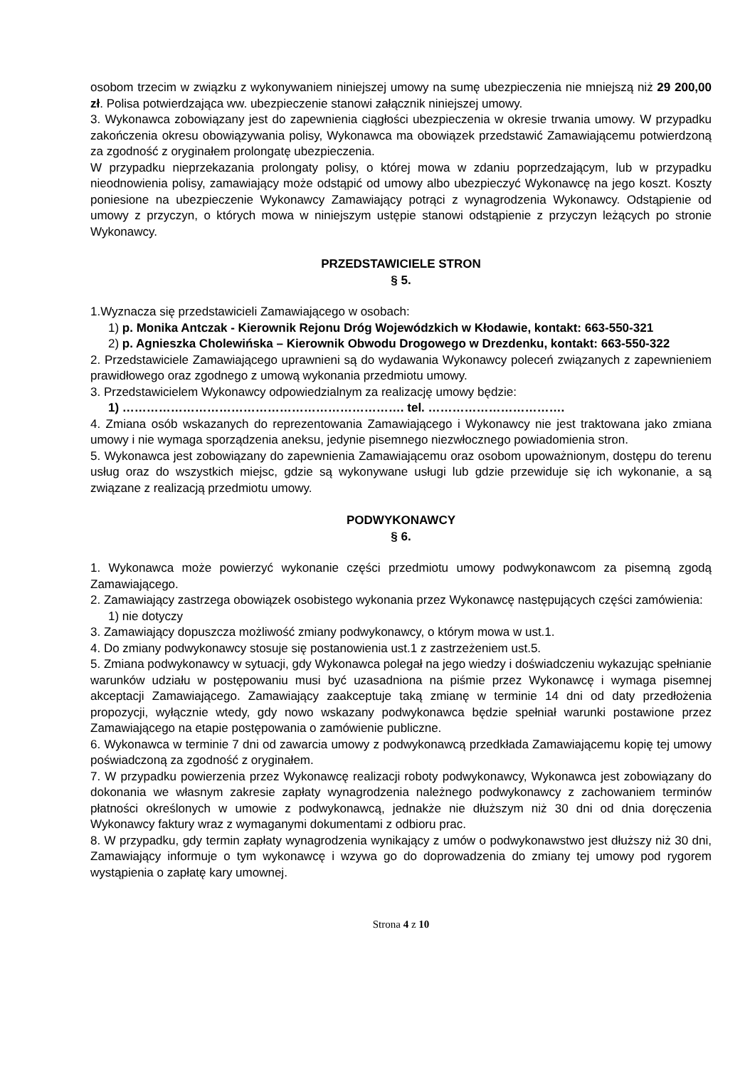osobom trzecim w związku z wykonywaniem niniejszej umowy na sumę ubezpieczenia nie mniejszą niż 29 200,00 zł. Polisa potwierdzająca ww. ubezpieczenie stanowi załącznik niniejszej umowy.
3. Wykonawca zobowiązany jest do zapewnienia ciągłości ubezpieczenia w okresie trwania umowy. W przypadku zakończenia okresu obowiązywania polisy, Wykonawca ma obowiązek przedstawić Zamawiającemu potwierdzoną za zgodność z oryginałem prolongatę ubezpieczenia.
W przypadku nieprzekazania prolongaty polisy, o której mowa w zdaniu poprzedzającym, lub w przypadku nieodnowienia polisy, zamawiający może odstąpić od umowy albo ubezpieczyć Wykonawcę na jego koszt. Koszty poniesione na ubezpieczenie Wykonawcy Zamawiający potrąci z wynagrodzenia Wykonawcy. Odstąpienie od umowy z przyczyn, o których mowa w niniejszym ustępie stanowi odstąpienie z przyczyn leżących po stronie Wykonawcy.
PRZEDSTAWICIELE STRON
§ 5.
1.Wyznacza się przedstawicieli Zamawiającego w osobach:
1) p. Monika Antczak - Kierownik Rejonu Dróg Wojewódzkich w Kłodawie, kontakt: 663-550-321
2) p. Agnieszka Cholewińska – Kierownik Obwodu Drogowego w Drezdenku, kontakt: 663-550-322
2. Przedstawiciele Zamawiającego uprawnieni są do wydawania Wykonawcy poleceń związanych z zapewnieniem prawidłowego oraz zgodnego z umową wykonania przedmiotu umowy.
3. Przedstawicielem Wykonawcy odpowiedzialnym za realizację umowy będzie:
1) ……………………………………………………………. tel. …………………………….
4. Zmiana osób wskazanych do reprezentowania Zamawiającego i Wykonawcy nie jest traktowana jako zmiana umowy i nie wymaga sporządzenia aneksu, jedynie pisemnego niezwłocznego powiadomienia stron.
5. Wykonawca jest zobowiązany do zapewnienia Zamawiającemu oraz osobom upoważnionym, dostępu do terenu usług oraz do wszystkich miejsc, gdzie są wykonywane usługi lub gdzie przewiduje się ich wykonanie, a są związane z realizacją przedmiotu umowy.
PODWYKONAWCY
§ 6.
1. Wykonawca może powierzyć wykonanie części przedmiotu umowy podwykonawcom za pisemną zgodą Zamawiającego.
2. Zamawiający zastrzega obowiązek osobistego wykonania przez Wykonawcę następujących części zamówienia:
1) nie dotyczy
3. Zamawiający dopuszcza możliwość zmiany podwykonawcy, o którym mowa w ust.1.
4. Do zmiany podwykonawcy stosuje się postanowienia ust.1 z zastrzeżeniem ust.5.
5. Zmiana podwykonawcy w sytuacji, gdy Wykonawca polegał na jego wiedzy i doświadczeniu wykazując spełnianie warunków udziału w postępowaniu musi być uzasadniona na piśmie przez Wykonawcę i wymaga pisemnej akceptacji Zamawiającego. Zamawiający zaakceptuje taką zmianę w terminie 14 dni od daty przedłożenia propozycji, wyłącznie wtedy, gdy nowo wskazany podwykonawca będzie spełniał warunki postawione przez Zamawiającego na etapie postępowania o zamówienie publiczne.
6. Wykonawca w terminie 7 dni od zawarcia umowy z podwykonawcą przedkłada Zamawiającemu kopię tej umowy poświadczoną za zgodność z oryginałem.
7. W przypadku powierzenia przez Wykonawcę realizacji roboty podwykonawcy, Wykonawca jest zobowiązany do dokonania we własnym zakresie zapłaty wynagrodzenia należnego podwykonawcy z zachowaniem terminów płatności określonych w umowie z podwykonawcą, jednakże nie dłuższym niż 30 dni od dnia doręczenia Wykonawcy faktury wraz z wymaganymi dokumentami z odbioru prac.
8. W przypadku, gdy termin zapłaty wynagrodzenia wynikający z umów o podwykonawstwo jest dłuższy niż 30 dni, Zamawiający informuje o tym wykonawcę i wzywa go do doprowadzenia do zmiany tej umowy pod rygorem wystąpienia o zapłatę kary umownej.
Strona 4 z 10